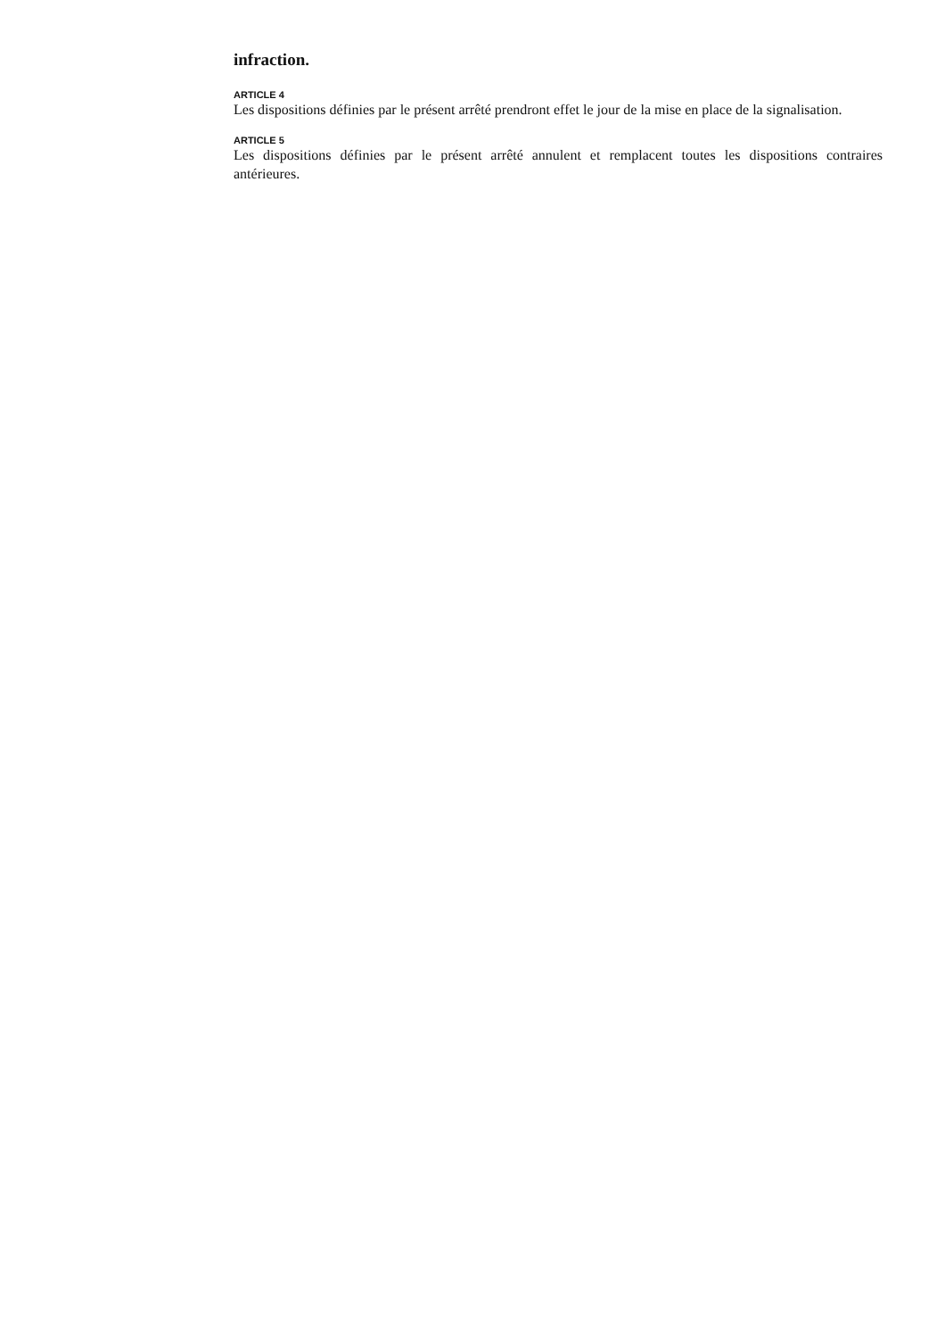infraction.
ARTICLE 4
Les dispositions définies par le présent arrêté prendront effet le jour de la mise en place de la signalisation.
ARTICLE 5
Les dispositions définies par le présent arrêté annulent et remplacent toutes les dispositions contraires antérieures.